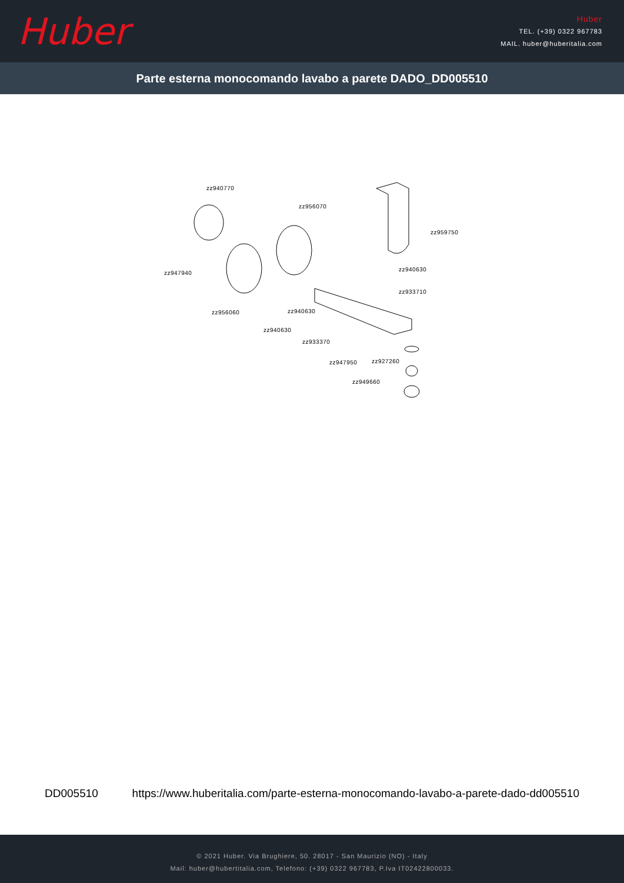Huber
Huber
TEL. (+39) 0322 967783
MAIL. huber@huberitalia.com
Parte esterna monocomando lavabo a parete DADO_DD005510
zz940770
zz956070
zz959750
zz947940
zz940630
zz933710
zz956060 zz940630
zz940630
zz933370
zz927260 zz947950
zz949660
DD005510 https://www.huberitalia.com/parte-esterna-monocomando-lavabo-a-parete-dado-dd005510
© 2021 Huber. Via Brughiere, 50. 28017 - San Maurizio (NO) - Italy
Mail: huber@hubertitalia.com, Telefono: (+39) 0322 967783, P.Iva IT02422800033.